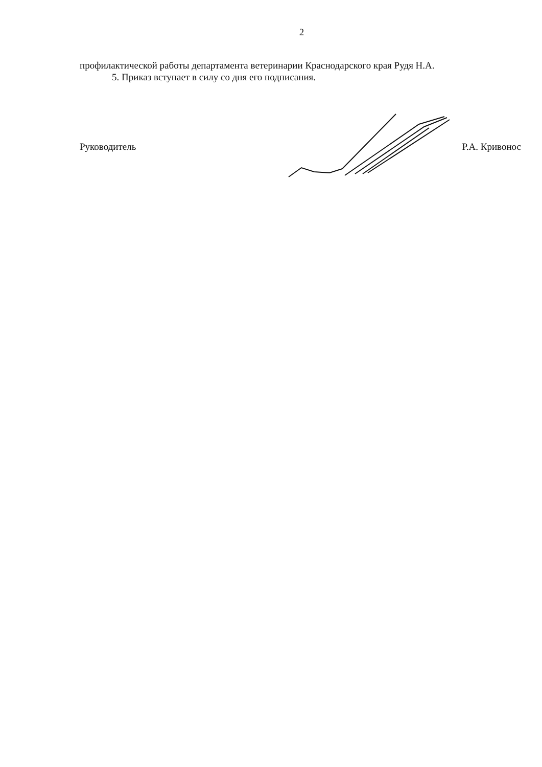2
профилактической работы департамента ветеринарии Краснодарского края Рудя Н.А.
5. Приказ вступает в силу со дня его подписания.
Руководитель Р.А. Кривонос